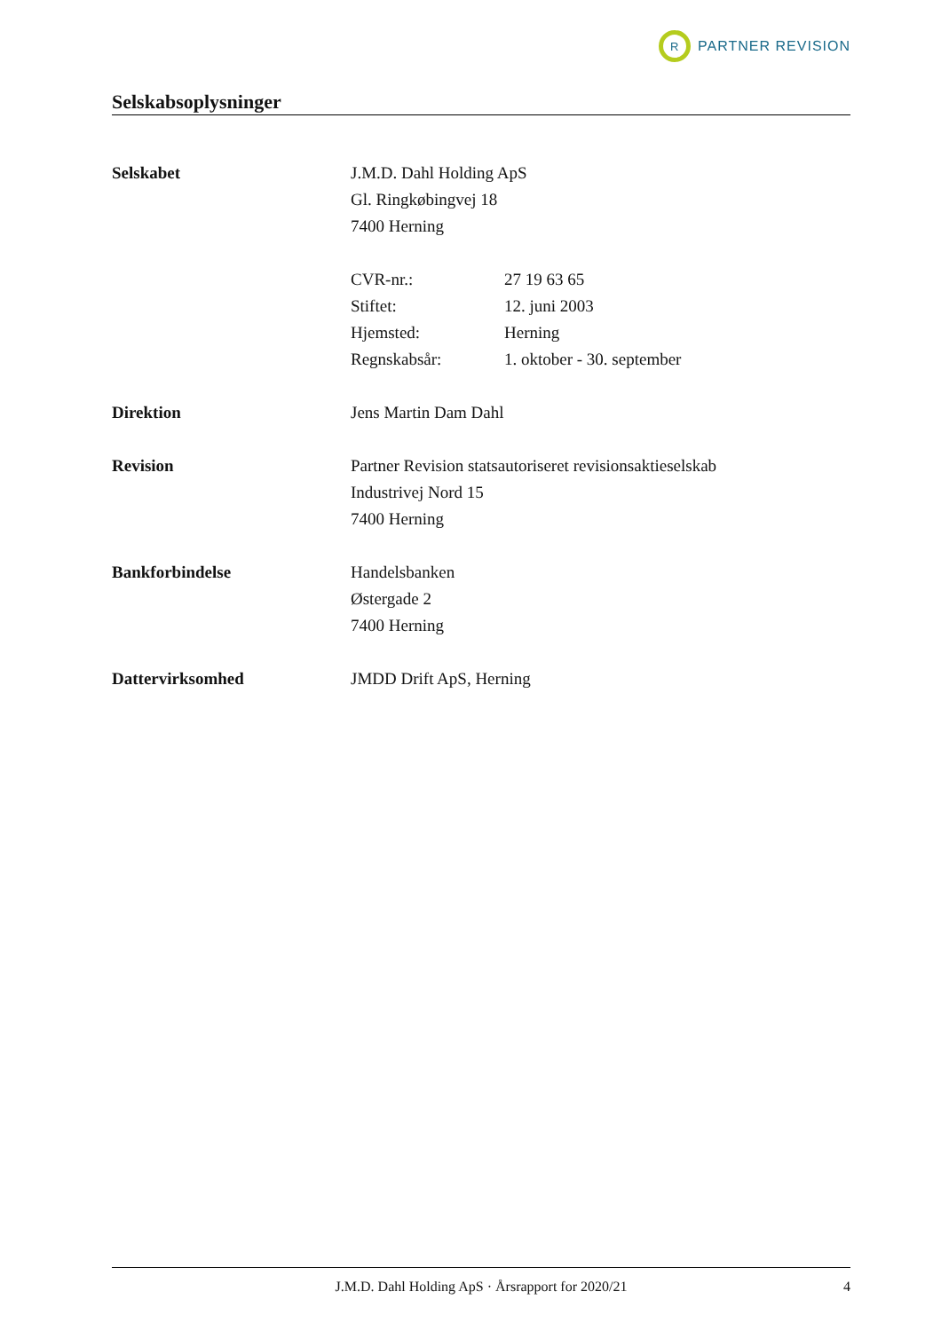R
PARTNER REVISION
Selskabsoplysninger
| Selskabet | J.M.D. Dahl Holding ApS Gl. Ringkøbingvej 18 7400 Herning / CVR-nr.: / 27 19 63 65 / / Stiftet: / 12. juni 2003 / / Hjemsted: / Herning / / Regnskabsår: / 1. oktober - 30. september / |
| Direktion | Jens Martin Dam Dahl |
| Revision | Partner Revision statsautoriseret revisionsaktieselskab Industrivej Nord 15 7400 Herning |
| Bankforbindelse | Handelsbanken Østergade 2 7400 Herning |
| Dattervirksomhed | JMDD Drift ApS, Herning |
J.M.D. Dahl Holding ApS · Årsrapport for 2020/21 4